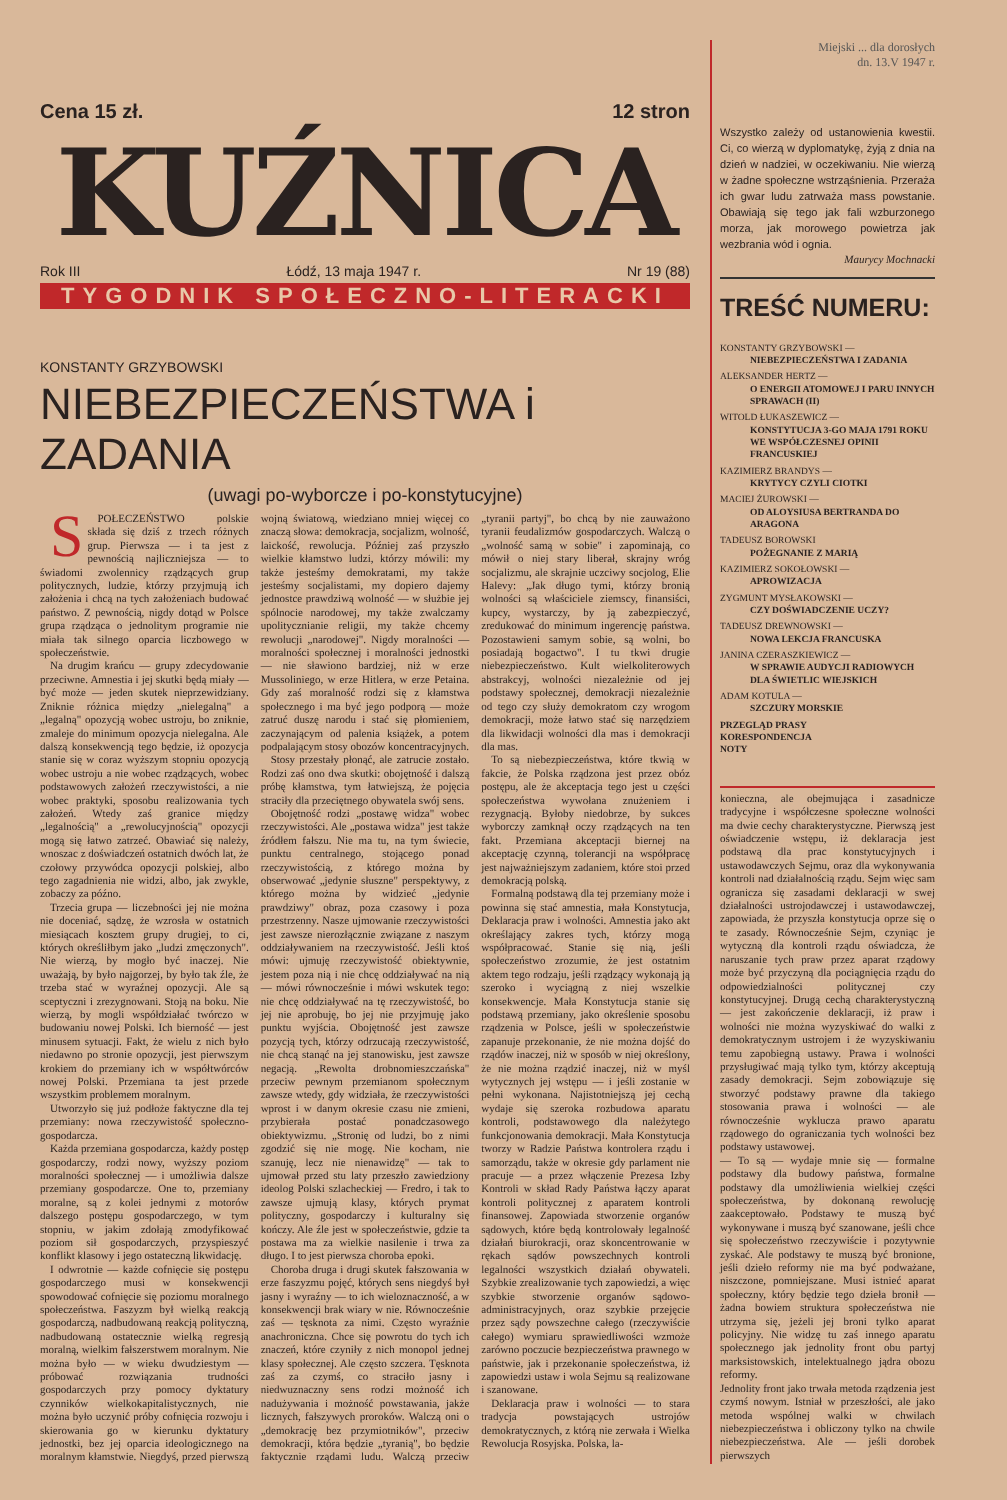Cena 15 zł. 12 stron
KUŹNICA
Rok III Łódź, 13 maja 1947 r. Nr 19 (88)
TYGODNIK SPOŁECZNO-LITERACKI
KONSTANTY GRZYBOWSKI
NIEBEZPIECZEŃSTWA i ZADANIA
(uwagi po-wyborcze i po-konstytucyjne)
SPOŁECZEŃSTWO polskie składa się dziś z trzech różnych grup. Pierwsza — i ta jest z pewnością najliczniejsza — to świadomi zwolennicy rządzących grup politycznych, ludzie, którzy przyjmują ich założenia i chcą na tych założeniach budować państwo. Z pewnością, nigdy dotąd w Polsce grupa rządząca o jednolitym programie nie miała tak silnego oparcia liczbowego w społeczeństwie.
Na drugim krańcu — grupy zdecydowanie przeciwne. Amnestia i jej skutki będą miały — być może — jeden skutek nieprzewidziany. Zniknie różnica między „nielegalną" a „legalną" opozycją wobec ustroju, bo zniknie, zmaleje do minimum opozycja nielegalna. Ale dalszą konsekwencją tego będzie, iż opozycja stanie się w coraz wyższym stopniu opozycją wobec ustroju a nie wobec rządzących, wobec podstawowych założeń rzeczywistości, a nie wobec praktyki, sposobu realizowania tych założeń. Wtedy zaś granice między „legalnością" a „rewolucyjnością" opozycji mogą się łatwo zatrzeć. Obawiać się należy, wnoszac z doświadczeń ostatnich dwóch lat, że czołowy przywódca opozycji polskiej, albo tego zagadnienia nie widzi, albo, jak zwykle, zobaczy za późno.
Trzecia grupa — liczebności jej nie można nie doceniać, sądzę, że wzrosła w ostatnich miesiącach kosztem grupy drugiej, to ci, których określiłbym jako „ludzi zmęczonych". Nie wierzą, by mogło być inaczej. Nie uważają, by było najgorzej, by było tak źle, że trzeba stać w wyraźnej opozycji. Ale są sceptyczni i zrezygnowani. Stoją na boku. Nie wierzą, by mogli współdziałać twórczo w budowaniu nowej Polski. Ich bierność — jest minusem sytuacji. Fakt, że wielu z nich było niedawno po stronie opozycji, jest pierwszym krokiem do przemiany ich w współtwórców nowej Polski. Przemiana ta jest przede wszystkim problemem moralnym.
Utworzyło się już podłoże faktyczne dla tej przemiany: nowa rzeczywistość społeczno-gospodarcza.
Każda przemiana gospodarcza, każdy postęp gospodarczy, rodzi nowy, wyższy poziom moralności społecznej — i umożliwia dalsze przemiany gospodarcze. One to, przemiany moralne, są z kolei jednymi z motorów dalszego postępu gospodarczego, w tym stopniu, w jakim zdołają zmodyfikować poziom sił gospodarczych, przyspieszyć konflikt klasowy i jego ostateczną likwidację.
I odwrotnie — każde cofnięcie się postępu gospodarczego musi w konsekwencji spowodować cofnięcie się poziomu moralnego społeczeństwa. Faszyzm był wielką reakcją gospodarczą, nadbudowaną reakcją polityczną, nadbudowaną ostatecznie wielką regresją moralną, wielkim fałszerstwem moralnym. Nie można było — w wieku dwudziestym — próbować rozwiązania trudności gospodarczych przy pomocy dyktatury czynników wielkokapitalistycznych, nie można było uczynić próby cofnięcia rozwoju i skierowania go w kierunku dyktatury jednostki, bez jej oparcia ideologicznego na moralnym kłamstwie. Niegdyś, przed pierwszą wojną światową, wiedziano mniej więcej co znaczą słowa: demokracja, socjalizm, wolność, laickość, rewolucja. Później zaś przyszło wielkie kłamstwo ludzi, którzy mówili: my także jesteśmy demokratami, my także jesteśmy socjalistami, my dopiero dajemy jednostce prawdziwą wolność — w służbie jej spólnocie narodowej, my także zwalczamy upolitycznianie religii, my także chcemy rewolucji „narodowej". Nigdy moralności — moralności społecznej i moralności jednostki — nie sławiono bardziej, niż w erze Mussoliniego, w erze Hitlera, w erze Petaina. Gdy zaś moralność rodzi się z kłamstwa społecznego i ma być jego podporą — może zatruć duszę narodu i stać się płomieniem, zaczynającym od palenia książek, a potem podpalającym stosy obozów koncentracyjnych.
Stosy przestały płonąć, ale zatrucie zostało. Rodzi zaś ono dwa skutki: obojętność i dalszą próbę kłamstwa, tym łatwiejszą, że pojęcia straciły dla przeciętnego obywatela swój sens.
Obojętność rodzi „postawę widza" wobec rzeczywistości. Ale „postawa widza" jest także źródłem fałszu. Nie ma tu, na tym świecie, punktu centralnego, stojącego ponad rzeczywistością, z którego można by obserwować „jedynie słuszne" perspektywy, z którego można by widzieć „jedynie prawdziwy" obraz, poza czasowy i poza przestrzenny. Nasze ujmowanie rzeczywistości jest zawsze nierozłącznie związane z naszym oddziaływaniem na rzeczywistość. Jeśli ktoś mówi: ujmuję rzeczywistość obiektywnie, jestem poza nią i nie chcę oddziaływać na nią — mówi równocześnie i mówi wskutek tego: nie chcę oddziaływać na tę rzeczywistość, bo jej nie aprobuję, bo jej nie przyjmuję jako punktu wyjścia. Obojętność jest zawsze pozycją tych, którzy odrzucają rzeczywistość, nie chcą stanąć na jej stanowisku, jest zawsze negacją. „Rewolta drobnomieszczańska" przeciw pewnym przemianom społecznym zawsze wtedy, gdy widziała, że rzeczywistości wprost i w danym okresie czasu nie zmieni, przybierała postać ponadczasowego obiektywizmu. „Stronię od ludzi, bo z nimi zgodzić się nie mogę. Nie kocham, nie szanuję, lecz nie nienawidzę" — tak to ujmował przed stu laty przeszło zawiedziony ideolog Polski szlacheckiej — Fredro, i tak to zawsze ujmują klasy, których prymat polityczny, gospodarczy i kulturalny się kończy. Ale źle jest w społeczeństwie, gdzie ta postawa ma za wielkie nasilenie i trwa za długo. I to jest pierwsza choroba epoki.
Choroba druga i drugi skutek fałszowania w erze faszyzmu pojęć, których sens niegdyś był jasny i wyraźny — to ich wieloznaczność, a w konsekwencji brak wiary w nie. Równocześnie zaś — tęsknota za nimi. Często wyraźnie anachroniczna. Chce się powrotu do tych ich znaczeń, które czyniły z nich monopol jednej klasy społecznej. Ale często szczera. Tęsknota zaś za czymś, co straciło jasny i niedwuznaczny sens rodzi możność ich nadużywania i możność powstawania, jakże licznych, fałszywych proroków. Walczą oni o „demokrację bez przymiotników", przeciw demokracji, która będzie „tyranią", bo będzie faktycznie rządami ludu. Walczą przeciw „tyranii partyj", bo chcą by nie zauważono tyranii feudalizmów gospodarczych. Walczą o „wolność samą w sobie" i zapominają, co mówił o niej stary liberał, skrajny wróg socjalizmu, ale skrajnie uczciwy socjolog, Elie Halevy: „Jak długo tymi, którzy bronią wolności są właściciele ziemscy, finansiści, kupcy, wystarczy, by ją zabezpieczyć, zredukować do minimum ingerencję państwa. Pozostawieni samym sobie, są wolni, bo posiadają bogactwo". I tu tkwi drugie niebezpieczeństwo. Kult wielkoliterowych abstrakcyj, wolności niezależnie od jej podstawy społecznej, demokracji niezależnie od tego czy służy demokratom czy wrogom demokracji, może łatwo stać się narzędziem dla likwidacji wolności dla mas i demokracji dla mas.
To są niebezpieczeństwa, które tkwią w fakcie, że Polska rządzona jest przez obóz postępu, ale że akceptacja tego jest u części społeczeństwa wywołana znużeniem i rezygnacją. Byłoby niedobrze, by sukces wyborczy zamknął oczy rządzących na ten fakt. Przemiana akceptacji biernej na akceptację czynną, tolerancji na współpracę jest najważniejszym zadaniem, które stoi przed demokracją polską.
Formalną podstawą dla tej przemiany może i powinna się stać amnestia, mała Konstytucja, Deklaracja praw i wolności. Amnestia jako akt określający zakres tych, którzy mogą współpracować. Stanie się nią, jeśli społeczeństwo zrozumie, że jest ostatnim aktem tego rodzaju, jeśli rządzący wykonają ją szeroko i wyciągną z niej wszelkie konsekwencje. Mała Konstytucja stanie się podstawą przemiany, jako określenie sposobu rządzenia w Polsce, jeśli w społeczeństwie zapanuje przekonanie, że nie można dojść do rządów inaczej, niż w sposób w niej określony, że nie można rządzić inaczej, niż w myśl wytycznych jej wstępu — i jeśli zostanie w pełni wykonana. Najistotniejszą jej cechą wydaje się szeroka rozbudowa aparatu kontroli, podstawowego dla należytego funkcjonowania demokracji. Mała Konstytucja tworzy w Radzie Państwa kontrolera rządu i samorządu, także w okresie gdy parlament nie pracuje — a przez włączenie Prezesa Izby Kontroli w skład Rady Państwa łączy aparat kontroli politycznej z aparatem kontroli finansowej. Zapowiada stworzenie organów sądowych, które będą kontrolowały legalność działań biurokracji, oraz skoncentrowanie w rękach sądów powszechnych kontroli legalności wszystkich działań obywateli. Szybkie zrealizowanie tych zapowiedzi, a więc szybkie stworzenie organów sądowo-administracyjnych, oraz szybkie przejęcie przez sądy powszechne całego (rzeczywiście całego) wymiaru sprawiedliwości wzmoże zarówno poczucie bezpieczeństwa prawnego w państwie, jak i przekonanie społeczeństwa, iż zapowiedzi ustaw i wola Sejmu są realizowane i szanowane.
Deklaracja praw i wolności — to stara tradycja powstających ustrojów demokratycznych, z którą nie zerwała i Wielka Rewolucja Rosyjska. Polska, la-
Miejski ... dla dorosłych
dn. 13.V 1947 r.
Wszystko zależy od ustanowienia kwestii. Ci, co wierzą w dyplomatykę, żyją z dnia na dzień w nadziei, w oczekiwaniu. Nie wierzą w żadne społeczne wstrząśnienia. Przeraża ich gwar ludu zatrważa mass powstanie. Obawiają się tego jak fali wzburzonego morza, jak morowego powietrza jak wezbrania wód i ognia.
Maurycy Mochnacki
TREŚĆ NUMERU:
KONSTANTY GRZYBOWSKI —
NIEBEZPIECZEŃSTWA I ZADANIA
ALEKSANDER HERTZ —
O ENERGII ATOMOWEJ I PARU INNYCH SPRAWACH (II)
WITOLD ŁUKASZEWICZ —
KONSTYTUCJA 3-GO MAJA 1791 ROKU WE WSPÓŁCZESNEJ OPINII FRANCUSKIEJ
KAZIMIERZ BRANDYS —
KRYTYCY CZYLI CIOTKI
MACIEJ ŻUROWSKI —
OD ALOYSIUSA BERTRANDA DO ARAGONA
TADEUSZ BOROWSKI
POŻEGNANIE Z MARIĄ
KAZIMIERZ SOKOŁOWSKI —
APROWIZACJA
ZYGMUNT MYSŁAKOWSKI —
CZY DOŚWIADCZENIE UCZY?
TADEUSZ DREWNOWSKI —
NOWA LEKCJA FRANCUSKA
JANINA CZERASZKIEWICZ —
W SPRAWIE AUDYCJI RADIOWYCH DLA ŚWIETLIC WIEJSKICH
ADAM KOTULA —
SZCZURY MORSKIE
PRZEGLĄD PRASY
KORESPONDENCJA
NOTY
konieczna, ale obejmująca i zasadnicze tradycyjne i współczesne społeczne wolności ma dwie cechy charakterystyczne. Pierwszą jest oświadczenie wstępu, iż deklaracja jest podstawą dla prac konstytucyjnych i ustawodawczych Sejmu, oraz dla wykonywania kontroli nad działalnością rządu. Sejm więc sam ogranicza się zasadami deklaracji w swej działalności ustrojodawczej i ustawodawczej, zapowiada, że przyszła konstytucja oprze się o te zasady. Równocześnie Sejm, czyniąc je wytyczną dla kontroli rządu oświadcza, że naruszanie tych praw przez aparat rządowy może być przyczyną dla pociągnięcia rządu do odpowiedzialności politycznej czy konstytucyjnej. Drugą cechą charakterystyczną — jest zakończenie deklaracji, iż praw i wolności nie można wyzyskiwać do walki z demokratycznym ustrojem i że wyzyskiwaniu temu zapobiegną ustawy. Prawa i wolności przysługiwać mają tylko tym, którzy akceptują zasady demokracji. Sejm zobowiązuje się stworzyć podstawy prawne dla takiego stosowania prawa i wolności — ale równocześnie wyklucza prawo aparatu rządowego do ograniczania tych wolności bez podstawy ustawowej.
— To są — wydaje mnie się — formalne podstawy dla budowy państwa, formalne podstawy dla umożliwienia wielkiej części społeczeństwa, by dokonaną rewolucję zaakceptowało. Podstawy te muszą być wykonywane i muszą być szanowane, jeśli chce się społeczeństwo rzeczywiście i pozytywnie zyskać. Ale podstawy te muszą być bronione, jeśli dzieło reformy nie ma być podważane, niszczone, pomniejszane. Musi istnieć aparat społeczny, który będzie tego dzieła bronił — żadna bowiem struktura społeczeństwa nie utrzyma się, jeżeli jej broni tylko aparat policyjny. Nie widzę tu zaś innego aparatu społecznego jak jednolity front obu partyj marksistowskich, intelektualnego jądra obozu reformy.
Jednolity front jako trwała metoda rządzenia jest czymś nowym. Istniał w przeszłości, ale jako metoda wspólnej walki w chwilach niebezpieczeństwa i obliczony tylko na chwile niebezpieczeństwa. Ale — jeśli dorobek pierwszych